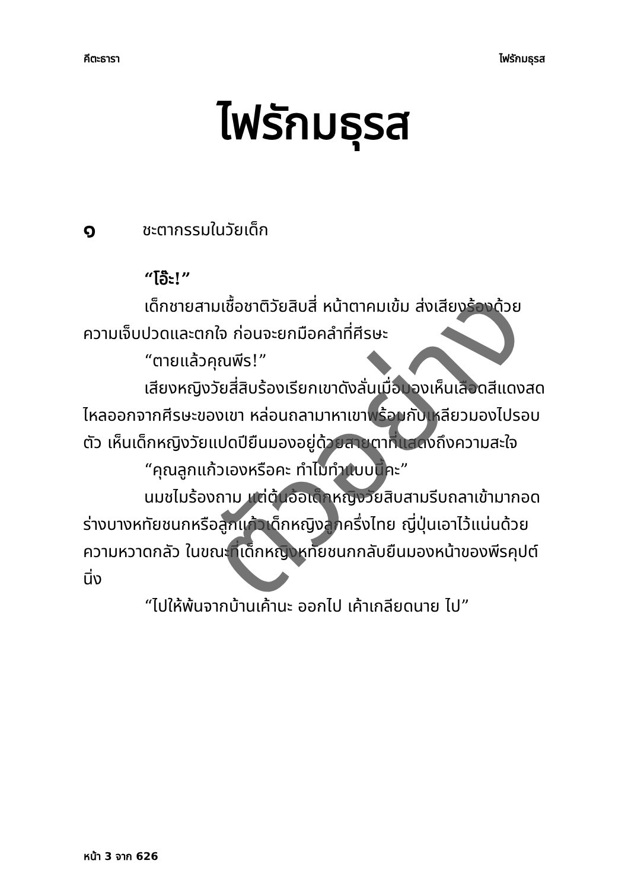คีตะธารา ไฟรักมธุรส
ไฟรักมธุรส
๑ ชะตากรรมในวัยเด็ก
“โอ๊ะ!”
เด็กชายสามเชื้อชาติวัยสิบสี่ หน้าตาคมเข้ม ส่งเสียงร้องด้วยความเจ็บปวดและตกใจ ก่อนจะยกมือคลำที่ศีรษะ
“ตายแล้วคุณพีร!”
เสียงหญิงวัยสี่สิบร้องเรียกเขาดังลั่นเมื่อมองเห็นเลือดสีแดงสดไหลออกจากศีรษะของเขา หล่อนถลามาหาเขาพร้อมกับเหลียวมองไปรอบตัว เห็นเด็กหญิงวัยแปดปียืนมองอยู่ด้วยสายตาที่แสดงถึงความสะใจ
“คุณลูกแก้วเองหรือคะ ทำไมทำแบบนี้คะ”
นมชไมร้องถาม แต่ต้นอ้อเด็กหญิงวัยสิบสามรีบถลาเข้ามากอดร่างบางหทัยชนกหรือลูกแก้วเด็กหญิงลูกครึ่งไทย ญี่ปุ่นเอาไว้แน่นด้วยความหวาดกลัว ในขณะที่เด็กหญิงหทัยชนกกลับยืนมองหน้าของพีรคุปต์นิ่ง
“ไปให้พ้นจากบ้านเค้านะ ออกไป เค้าเกลียดนาย ไป”
ตัวอย่าง
หน้า 3 จาก 626